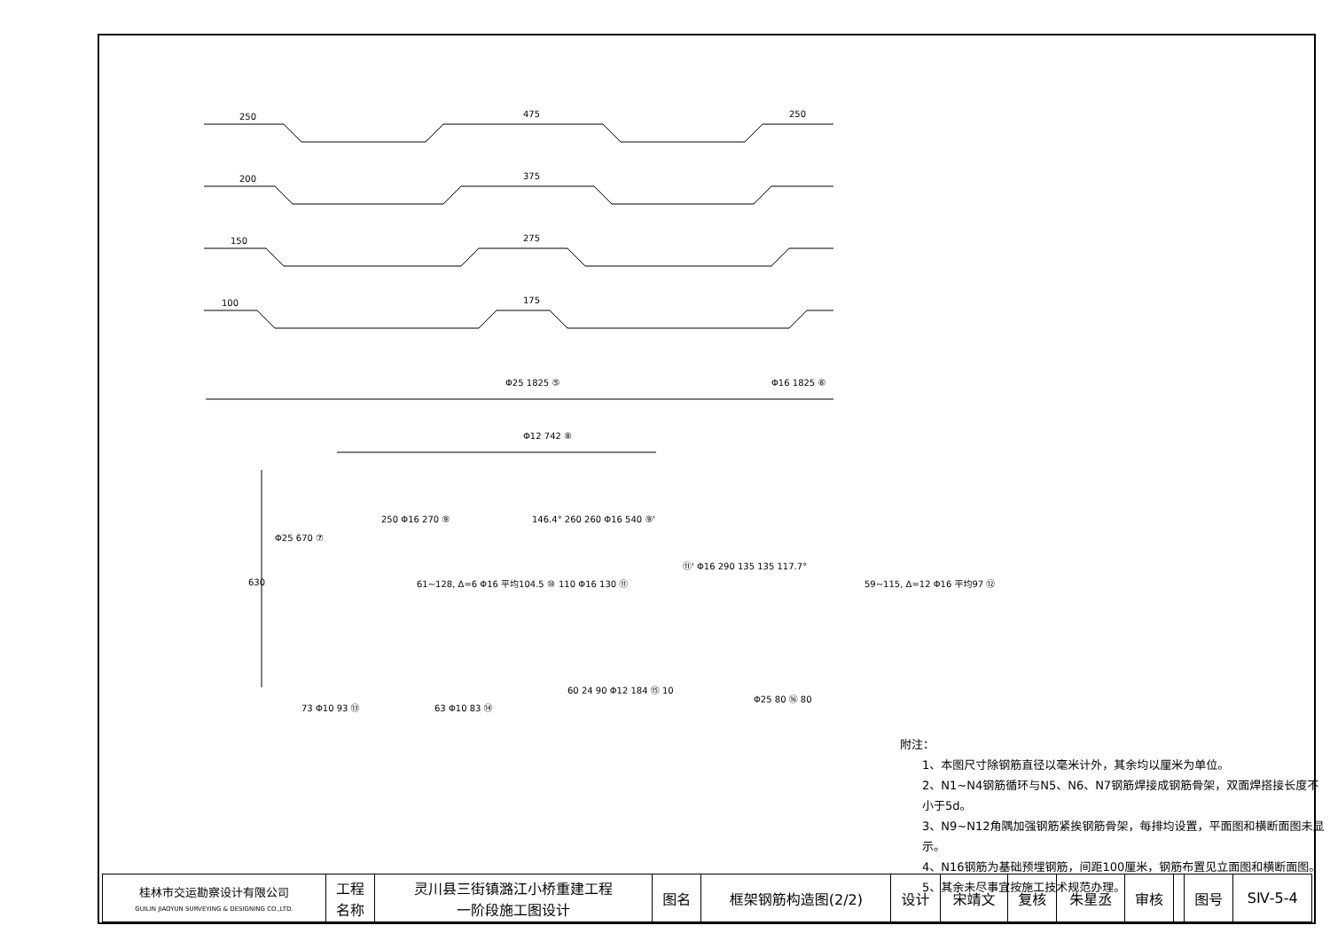250
475
250
200
375
150
275
100
175
Φ25 1825 ⑤
Φ16 1825 ⑥
Φ12 742 ⑧
Φ25 670 ⑦
630
250 Φ16 270 ⑨ 146.4° 260 260 Φ16 540 ⑨'
61~128, Δ=6 Φ16 平均104.5 ⑩ 110 Φ16 130 ⑪
⑪' Φ16 290 135 135 117.7°
59~115, Δ=12 Φ16 平均97 ⑫
73 Φ10 93 ⑬ 63 Φ10 83 ⑭
60 24 90 Φ12 184 ⑮ 10
Φ25 80 ⑯ 80
附注：
1、本图尺寸除钢筋直径以毫米计外，其余均以厘米为单位。
2、N1~N4钢筋循环与N5、N6、N7钢筋焊接成钢筋骨架，双面焊搭接长度不小于5d。
3、N9~N12角隅加强钢筋紧挨钢筋骨架，每排均设置，平面图和横断面图未显示。
4、N16钢筋为基础预埋钢筋，间距100厘米，钢筋布置见立面图和横断面图。
5、其余未尽事宜按施工技术规范办理。
| 桂林市交运勘察设计有限公司 GUILIN JIAOYUN SURVEYING & DESIGNING CO.,LTD. | 工程 名称 | 灵川县三街镇潞江小桥重建工程 一阶段施工图设计 | 图名 | 框架钢筋构造图(2/2) | 设计 | 宋靖文 | 复核 | 朱星丞 | 审核 | | 图号 | SⅣ-5-4 |